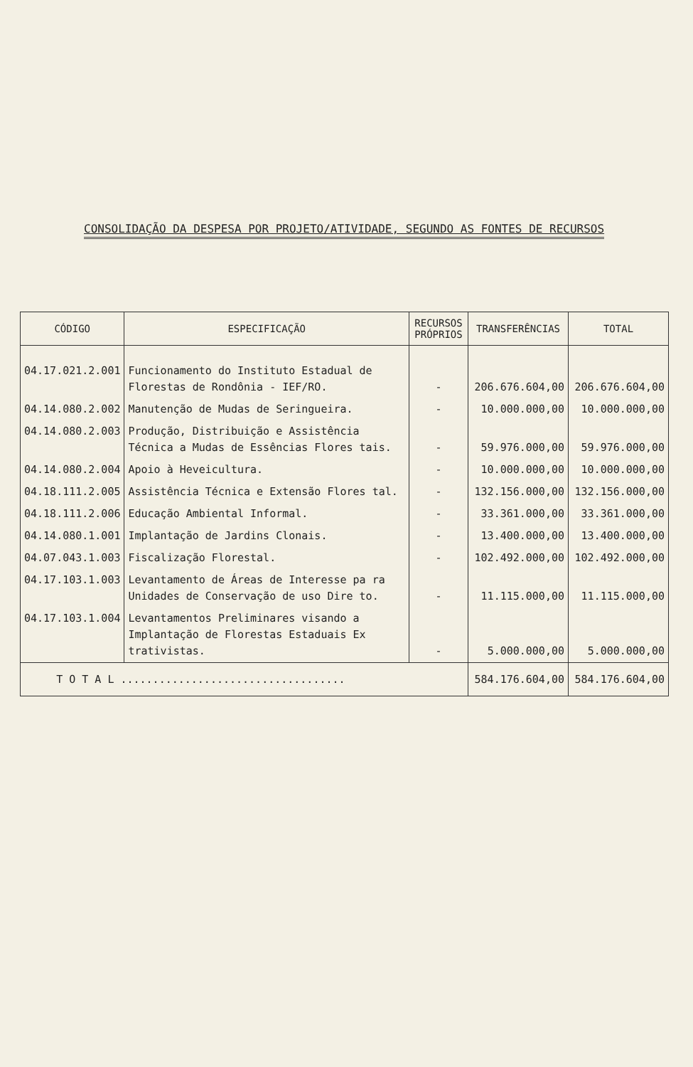CONSOLIDAÇÃO DA DESPESA POR PROJETO/ATIVIDADE, SEGUNDO AS FONTES DE RECURSOS
| CÓDIGO | ESPECIFICAÇÃO | RECURSOS PRÓPRIOS | TRANSFERÊNCIAS | TOTAL |
| --- | --- | --- | --- | --- |
| 04.17.021.2.001 | Funcionamento do Instituto Estadual de Florestas de Rondônia - IEF/RO. | - | 206.676.604,00 | 206.676.604,00 |
| 04.14.080.2.002 | Manutenção de Mudas de Seringueira. | - | 10.000.000,00 | 10.000.000,00 |
| 04.14.080.2.003 | Produção, Distribuição e Assistência Técnica a Mudas de Essências Flores tais. | - | 59.976.000,00 | 59.976.000,00 |
| 04.14.080.2.004 | Apoio à Heveicultura. | - | 10.000.000,00 | 10.000.000,00 |
| 04.18.111.2.005 | Assistência Técnica e Extensão Flores tal. | - | 132.156.000,00 | 132.156.000,00 |
| 04.18.111.2.006 | Educação Ambiental Informal. | - | 33.361.000,00 | 33.361.000,00 |
| 04.14.080.1.001 | Implantação de Jardins Clonais. | - | 13.400.000,00 | 13.400.000,00 |
| 04.07.043.1.003 | Fiscalização Florestal. | - | 102.492.000,00 | 102.492.000,00 |
| 04.17.103.1.003 | Levantamento de Áreas de Interesse pa ra Unidades de Conservação de uso Dire to. | - | 11.115.000,00 | 11.115.000,00 |
| 04.17.103.1.004 | Levantamentos Preliminares visando a Implantação de Florestas Estaduais Ex trativistas. | - | 5.000.000,00 | 5.000.000,00 |
| T O T A L ................................... | | | 584.176.604,00 | 584.176.604,00 |